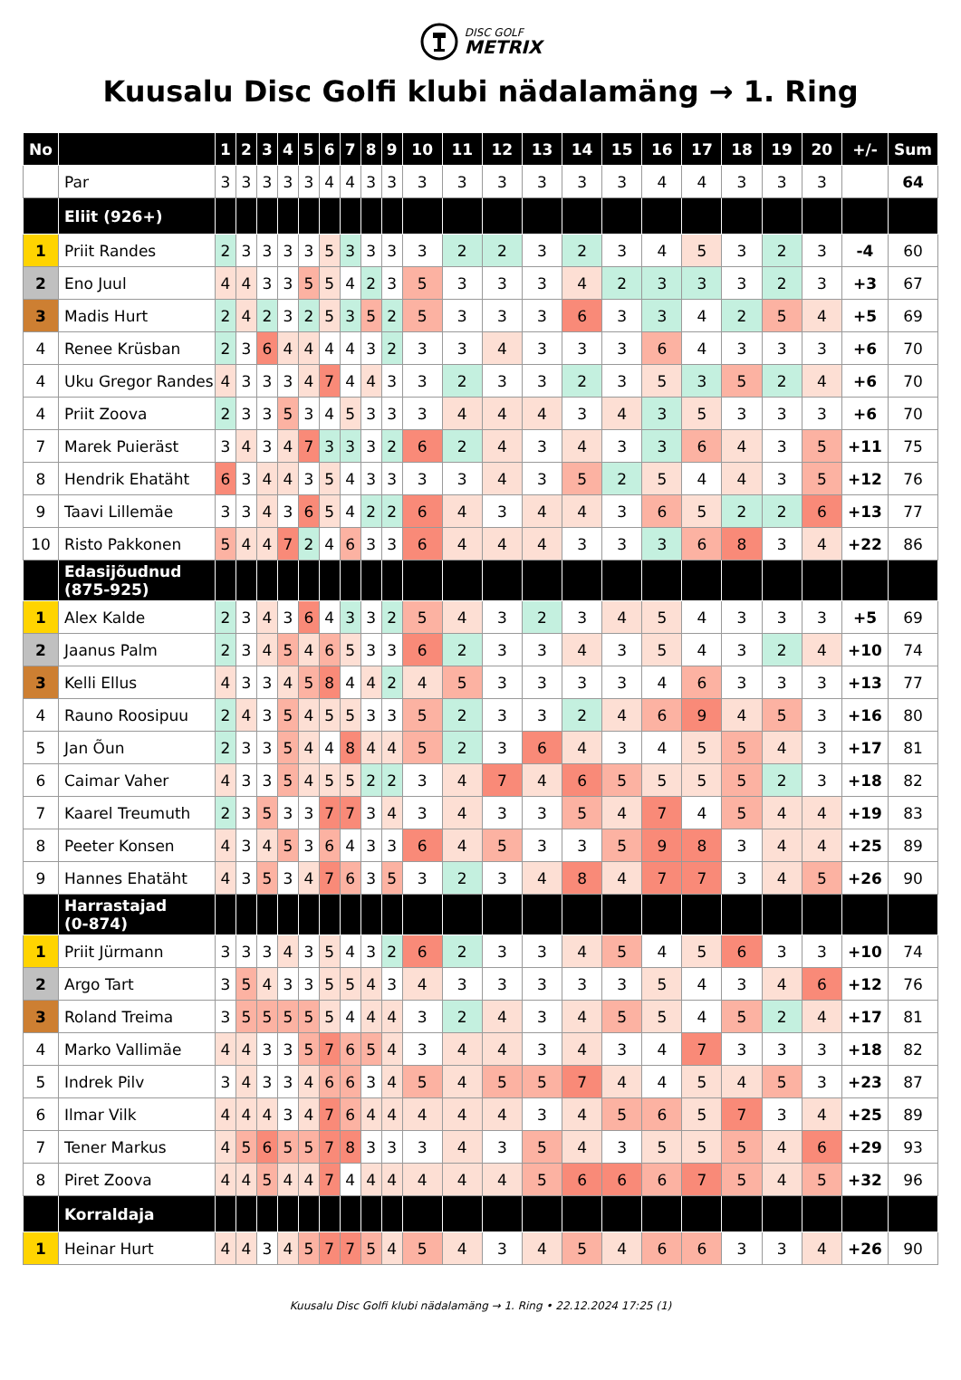DISC GOLF
METRIX
Kuusalu Disc Golfi klubi nädalamäng → 1. Ring
| No | | 1 | 2 | 3 | 4 | 5 | 6 | 7 | 8 | 9 | 10 | 11 | 12 | 13 | 14 | 15 | 16 | 17 | 18 | 19 | 20 | +/- | Sum |
| --- | --- | --- | --- | --- | --- | --- | --- | --- | --- | --- | --- | --- | --- | --- | --- | --- | --- | --- | --- | --- | --- | --- | --- |
| | Par | 3 | 3 | 3 | 3 | 3 | 4 | 4 | 3 | 3 | 3 | 3 | 3 | 3 | 3 | 3 | 4 | 4 | 3 | 3 | 3 | | 64 |
| | Eliit (926+) | | | | | | | | | | | | | | | | | | | | | | |
| 1 | Priit Randes | 2 | 3 | 3 | 3 | 3 | 5 | 3 | 3 | 3 | 3 | 2 | 2 | 3 | 2 | 3 | 4 | 5 | 3 | 2 | 3 | -4 | 60 |
| 2 | Eno Juul | 4 | 4 | 3 | 3 | 5 | 5 | 4 | 2 | 3 | 5 | 3 | 3 | 3 | 4 | 2 | 3 | 3 | 3 | 2 | 3 | +3 | 67 |
| 3 | Madis Hurt | 2 | 4 | 2 | 3 | 2 | 5 | 3 | 5 | 2 | 5 | 3 | 3 | 3 | 6 | 3 | 3 | 4 | 2 | 5 | 4 | +5 | 69 |
| 4 | Renee Krüsban | 2 | 3 | 6 | 4 | 4 | 4 | 4 | 3 | 2 | 3 | 3 | 4 | 3 | 3 | 3 | 6 | 4 | 3 | 3 | 3 | +6 | 70 |
| 4 | Uku Gregor Randes | 4 | 3 | 3 | 3 | 4 | 7 | 4 | 4 | 3 | 3 | 2 | 3 | 3 | 2 | 3 | 5 | 3 | 5 | 2 | 4 | +6 | 70 |
| 4 | Priit Zoova | 2 | 3 | 3 | 5 | 3 | 4 | 5 | 3 | 3 | 3 | 4 | 4 | 4 | 3 | 4 | 3 | 5 | 3 | 3 | 3 | +6 | 70 |
| 7 | Marek Puieräst | 3 | 4 | 3 | 4 | 7 | 3 | 3 | 3 | 2 | 6 | 2 | 4 | 3 | 4 | 3 | 3 | 6 | 4 | 3 | 5 | +11 | 75 |
| 8 | Hendrik Ehatäht | 6 | 3 | 4 | 4 | 3 | 5 | 4 | 3 | 3 | 3 | 3 | 4 | 3 | 5 | 2 | 5 | 4 | 4 | 3 | 5 | +12 | 76 |
| 9 | Taavi Lillemäe | 3 | 3 | 4 | 3 | 6 | 5 | 4 | 2 | 2 | 6 | 4 | 3 | 4 | 4 | 3 | 6 | 5 | 2 | 2 | 6 | +13 | 77 |
| 10 | Risto Pakkonen | 5 | 4 | 4 | 7 | 2 | 4 | 6 | 3 | 3 | 6 | 4 | 4 | 4 | 3 | 3 | 3 | 6 | 8 | 3 | 4 | +22 | 86 |
| | Edasijõudnud (875-925) | | | | | | | | | | | | | | | | | | | | | | |
| 1 | Alex Kalde | 2 | 3 | 4 | 3 | 6 | 4 | 3 | 3 | 2 | 5 | 4 | 3 | 2 | 3 | 4 | 5 | 4 | 3 | 3 | 3 | +5 | 69 |
| 2 | Jaanus Palm | 2 | 3 | 4 | 5 | 4 | 6 | 5 | 3 | 3 | 6 | 2 | 3 | 3 | 4 | 3 | 5 | 4 | 3 | 2 | 4 | +10 | 74 |
| 3 | Kelli Ellus | 4 | 3 | 3 | 4 | 5 | 8 | 4 | 4 | 2 | 4 | 5 | 3 | 3 | 3 | 3 | 4 | 6 | 3 | 3 | 3 | +13 | 77 |
| 4 | Rauno Roosipuu | 2 | 4 | 3 | 5 | 4 | 5 | 5 | 3 | 3 | 5 | 2 | 3 | 3 | 2 | 4 | 6 | 9 | 4 | 5 | 3 | +16 | 80 |
| 5 | Jan Õun | 2 | 3 | 3 | 5 | 4 | 4 | 8 | 4 | 4 | 5 | 2 | 3 | 6 | 4 | 3 | 4 | 5 | 5 | 4 | 3 | +17 | 81 |
| 6 | Caimar Vaher | 4 | 3 | 3 | 5 | 4 | 5 | 5 | 2 | 2 | 3 | 4 | 7 | 4 | 6 | 5 | 5 | 5 | 5 | 2 | 3 | +18 | 82 |
| 7 | Kaarel Treumuth | 2 | 3 | 5 | 3 | 3 | 7 | 7 | 3 | 4 | 3 | 4 | 3 | 3 | 5 | 4 | 7 | 4 | 5 | 4 | 4 | +19 | 83 |
| 8 | Peeter Konsen | 4 | 3 | 4 | 5 | 3 | 6 | 4 | 3 | 3 | 6 | 4 | 5 | 3 | 3 | 5 | 9 | 8 | 3 | 4 | 4 | +25 | 89 |
| 9 | Hannes Ehatäht | 4 | 3 | 5 | 3 | 4 | 7 | 6 | 3 | 5 | 3 | 2 | 3 | 4 | 8 | 4 | 7 | 7 | 3 | 4 | 5 | +26 | 90 |
| | Harrastajad (0-874) | | | | | | | | | | | | | | | | | | | | | | |
| 1 | Priit Jürmann | 3 | 3 | 3 | 4 | 3 | 5 | 4 | 3 | 2 | 6 | 2 | 3 | 3 | 4 | 5 | 4 | 5 | 6 | 3 | 3 | +10 | 74 |
| 2 | Argo Tart | 3 | 5 | 4 | 3 | 3 | 5 | 5 | 4 | 3 | 4 | 3 | 3 | 3 | 3 | 3 | 5 | 4 | 3 | 4 | 6 | +12 | 76 |
| 3 | Roland Treima | 3 | 5 | 5 | 5 | 5 | 5 | 4 | 4 | 4 | 3 | 2 | 4 | 3 | 4 | 5 | 5 | 4 | 5 | 2 | 4 | +17 | 81 |
| 4 | Marko Vallimäe | 4 | 4 | 3 | 3 | 5 | 7 | 6 | 5 | 4 | 3 | 4 | 4 | 3 | 4 | 3 | 4 | 7 | 3 | 3 | 3 | +18 | 82 |
| 5 | Indrek Pilv | 3 | 4 | 3 | 3 | 4 | 6 | 6 | 3 | 4 | 5 | 4 | 5 | 5 | 7 | 4 | 4 | 5 | 4 | 5 | 3 | +23 | 87 |
| 6 | Ilmar Vilk | 4 | 4 | 4 | 3 | 4 | 7 | 6 | 4 | 4 | 4 | 4 | 4 | 3 | 4 | 5 | 6 | 5 | 7 | 3 | 4 | +25 | 89 |
| 7 | Tener Markus | 4 | 5 | 6 | 5 | 5 | 7 | 8 | 3 | 3 | 3 | 4 | 3 | 5 | 4 | 3 | 5 | 5 | 5 | 4 | 6 | +29 | 93 |
| 8 | Piret Zoova | 4 | 4 | 5 | 4 | 4 | 7 | 4 | 4 | 4 | 4 | 4 | 4 | 5 | 6 | 6 | 6 | 7 | 5 | 4 | 5 | +32 | 96 |
| | Korraldaja | | | | | | | | | | | | | | | | | | | | | | |
| 1 | Heinar Hurt | 4 | 4 | 3 | 4 | 5 | 7 | 7 | 5 | 4 | 5 | 4 | 3 | 4 | 5 | 4 | 6 | 6 | 3 | 3 | 4 | +26 | 90 |
Kuusalu Disc Golfi klubi nädalamäng → 1. Ring • 22.12.2024 17:25 (1)